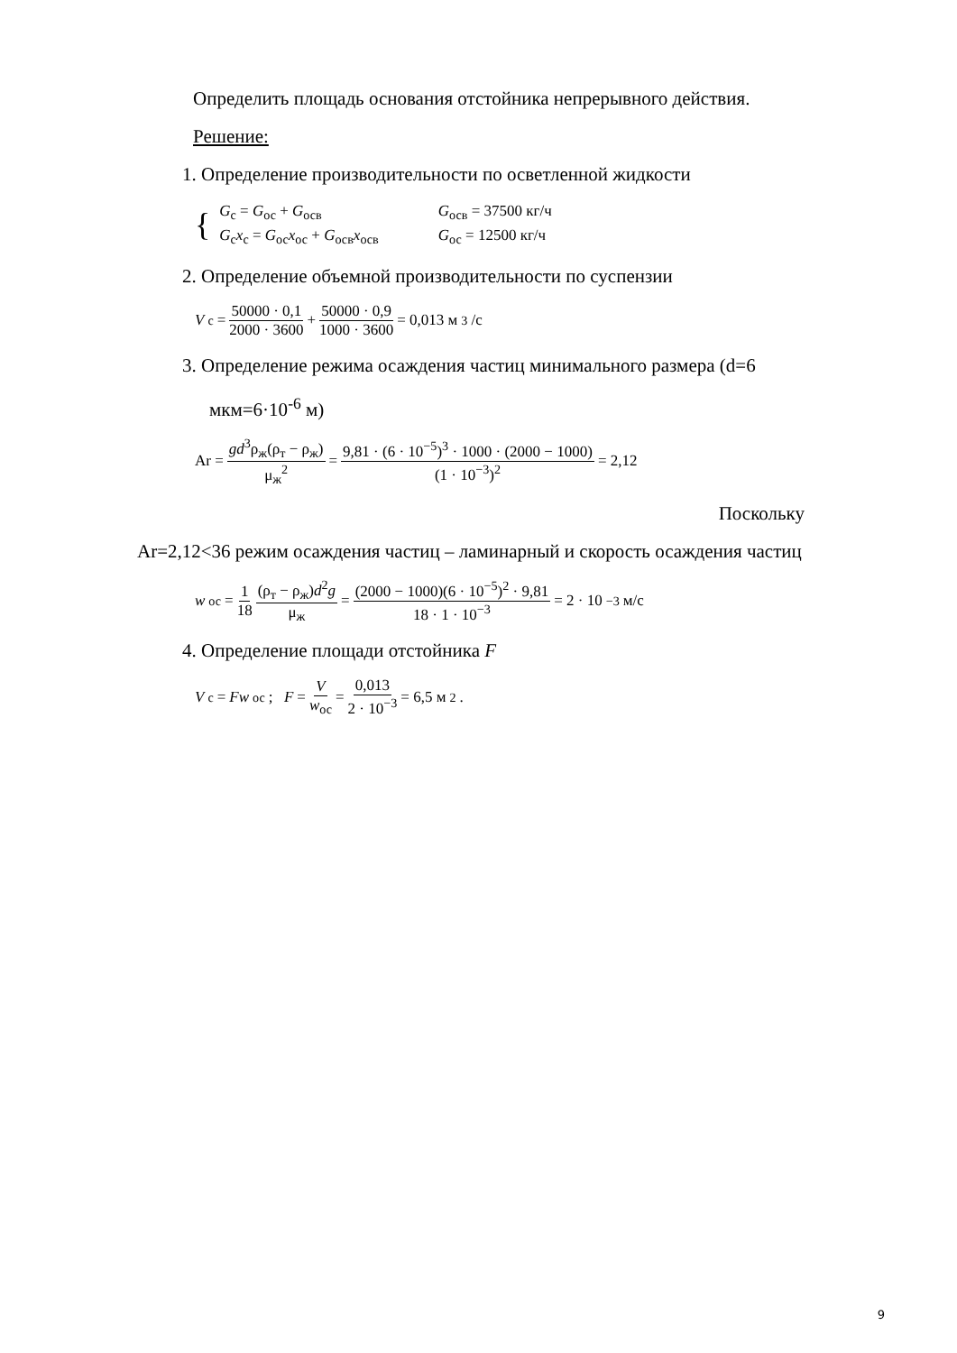Определить площадь основания отстойника непрерывного действия.
Решение:
1. Определение производительности по осветленной жидкости
{
| G<sub>с</sub> = G<sub>ос</sub> + G<sub>осв</sub> | G<sub>осв</sub> = 37500 кг/ч |
| G<sub>с</sub> x<sub>с</sub> = G<sub>ос</sub> x<sub>ос</sub> + G<sub>осв</sub> x<sub>осв</sub> | G<sub>ос</sub> = 12500 кг/ч |
2. Определение объемной производительности по суспензии
V<sub>с</sub> = 50000 · 0,1 2000 · 3600 + 50000 · 0,9 1000 · 3600 = 0,013 м<sup>3</sup>/с
3. Определение режима осаждения частиц минимального размера (d=6
мкм=6·10<sup>-6</sup> м)
Ar = gd<sup>3</sup>ρ<sub>ж</sub>(ρ<sub>т</sub> − ρ<sub>ж</sub>) μ<sub>ж</sub><sup>2</sup> = 9,81 · (6 · 10<sup>−5</sup>)<sup>3</sup> · 1000 · (2000 − 1000) (1 · 10<sup>−3</sup>)<sup>2</sup> = 2,12
Поскольку
Ar=2,12<36 режим осаждения частиц – ламинарный и скорость осаждения частиц
w<sub>ос</sub> = 1 18 (ρ<sub>т</sub> − ρ<sub>ж</sub>)d<sup>2</sup>g μ<sub>ж</sub> = (2000 − 1000)(6 · 10<sup>−5</sup>)<sup>2</sup> · 9,81 18 · 1 · 10<sup>−3</sup> = 2 · 10<sup>−3</sup> м/с
4. Определение площади отстойника F
V<sub>с</sub> = Fw<sub>ос</sub>; F = V w<sub>ос</sub> = 0,013 2 · 10<sup>−3</sup> = 6,5 м<sup>2</sup> .
9